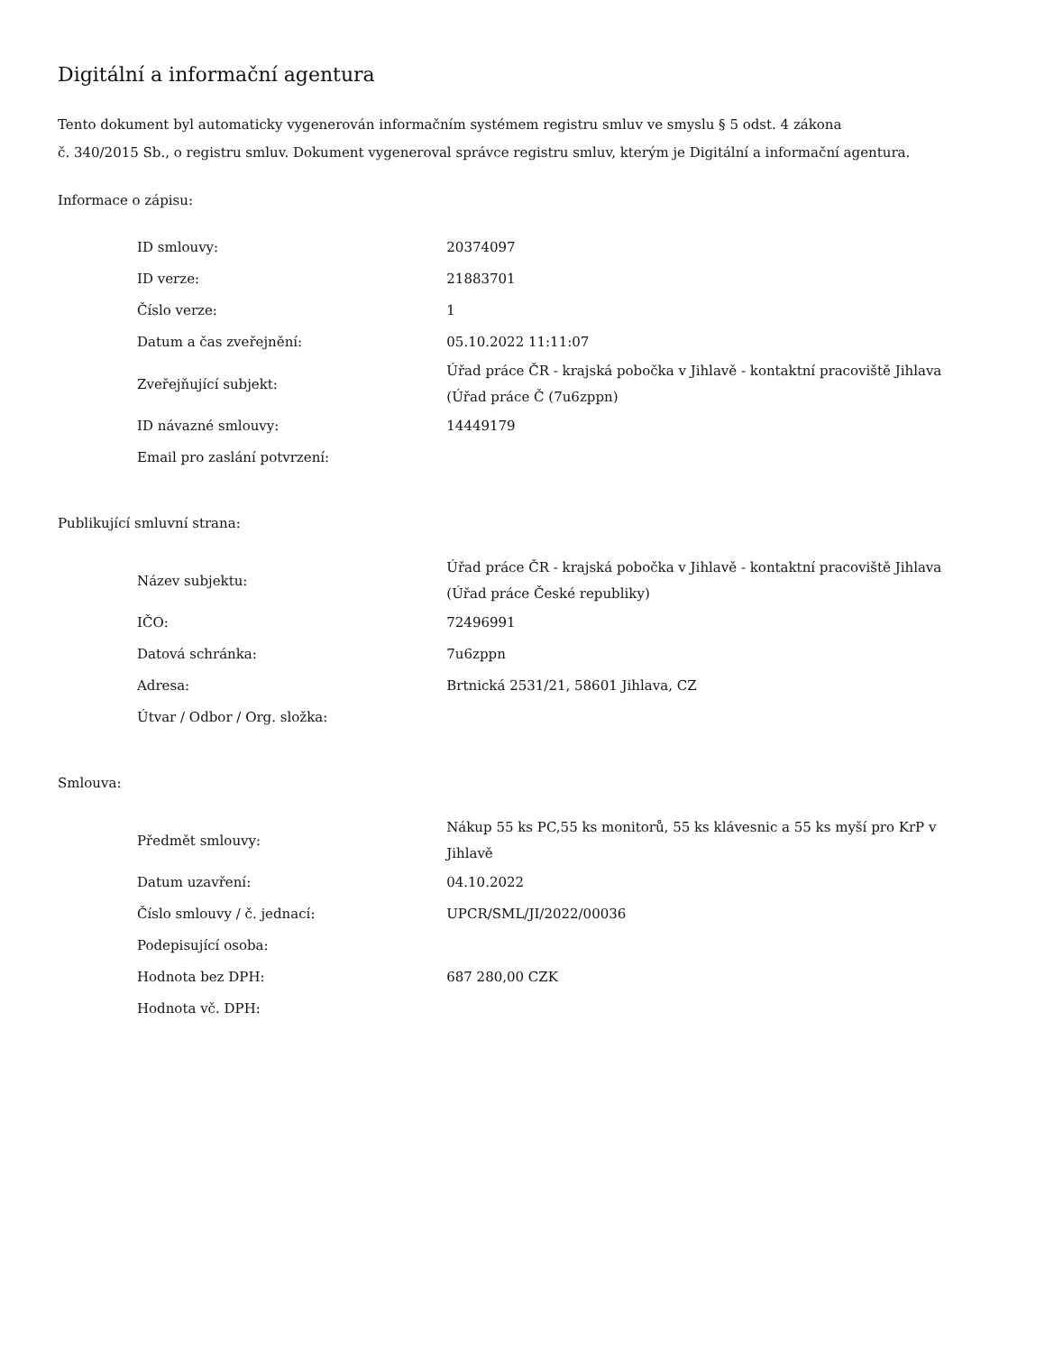Digitální a informační agentura
Tento dokument byl automaticky vygenerován informačním systémem registru smluv ve smyslu § 5 odst. 4 zákona
č. 340/2015 Sb., o registru smluv. Dokument vygeneroval správce registru smluv, kterým je Digitální a informační agentura.
Informace o zápisu:
| ID smlouvy: | 20374097 |
| ID verze: | 21883701 |
| Číslo verze: | 1 |
| Datum a čas zveřejnění: | 05.10.2022 11:11:07 |
| Zveřejňující subjekt: | Úřad práce ČR - krajská pobočka v Jihlavě - kontaktní pracoviště Jihlava (Úřad práce Č (7u6zppn) |
| ID návazné smlouvy: | 14449179 |
| Email pro zaslání potvrzení: | |
Publikující smluvní strana:
| Název subjektu: | Úřad práce ČR - krajská pobočka v Jihlavě - kontaktní pracoviště Jihlava (Úřad práce České republiky) |
| IČO: | 72496991 |
| Datová schránka: | 7u6zppn |
| Adresa: | Brtnická 2531/21, 58601 Jihlava, CZ |
| Útvar / Odbor / Org. složka: | |
Smlouva:
| Předmět smlouvy: | Nákup 55 ks PC,55 ks monitorů, 55 ks klávesnic a 55 ks myší pro KrP v Jihlavě |
| Datum uzavření: | 04.10.2022 |
| Číslo smlouvy / č. jednací: | UPCR/SML/JI/2022/00036 |
| Podepisující osoba: | |
| Hodnota bez DPH: | 687 280,00 CZK |
| Hodnota vč. DPH: | |